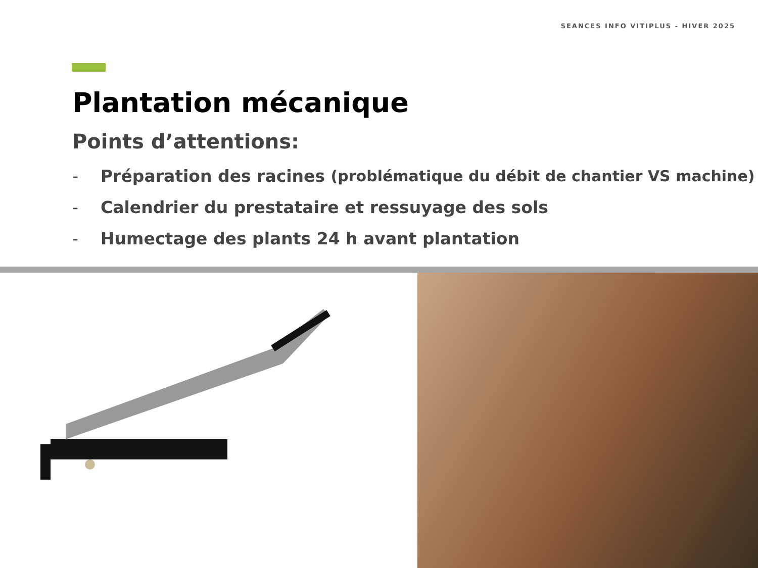SEANCES INFO VITIPLUS - HIVER 2025
Plantation mécanique
Points d’attentions:
- Préparation des racines (problématique du débit de chantier VS machine)
- Calendrier du prestataire et ressuyage des sols
- Humectage des plants 24 h avant plantation